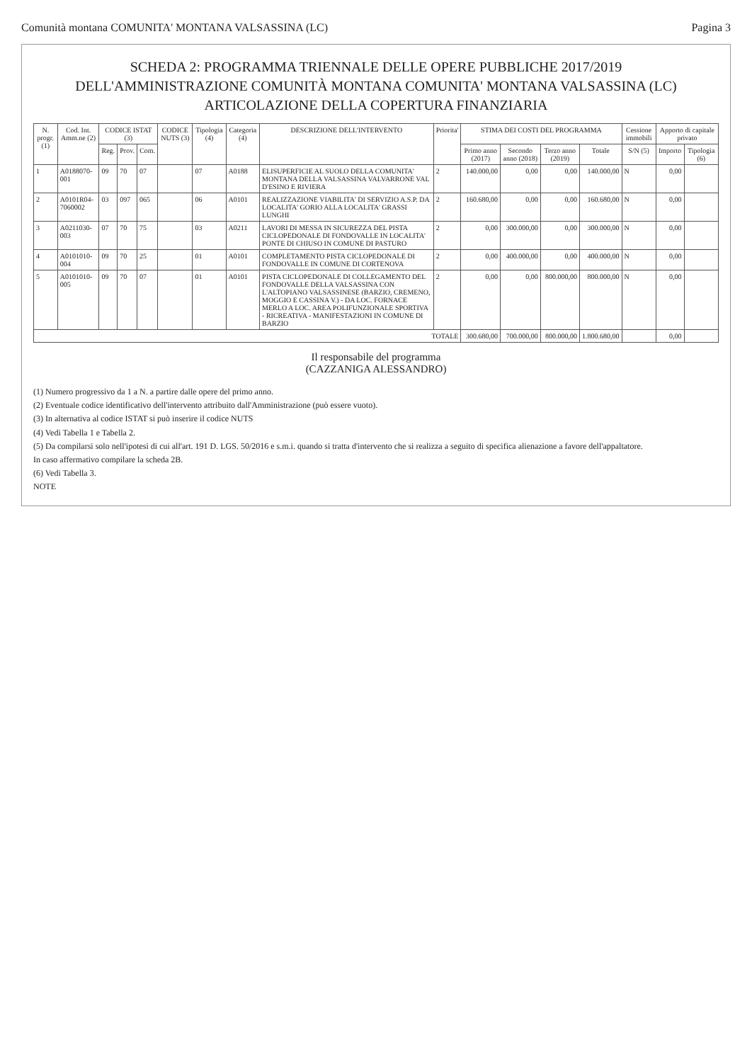Comunità montana COMUNITA' MONTANA VALSASSINA (LC) Pagina 3
SCHEDA 2: PROGRAMMA TRIENNALE DELLE OPERE PUBBLICHE 2017/2019
DELL'AMMINISTRAZIONE COMUNITÀ MONTANA COMUNITA' MONTANA VALSASSINA (LC)
ARTICOLAZIONE DELLA COPERTURA FINANZIARIA
| N. progr. (1) | Cod. Int. Amm.ne (2) | CODICE ISTAT (3) | | | CODICE NUTS (3) | Tipologia (4) | Categoria (4) | DESCRIZIONE DELL'INTERVENTO | Priorita' | STIMA DEI COSTI DEL PROGRAMMA | | | | Cessione immobili | Apporto di capitale privato | |
| --- | --- | --- | --- | --- | --- | --- | --- | --- | --- | --- | --- | --- | --- | --- | --- | --- |
| | | Reg. | Prov. | Com. | | | | | | Primo anno (2017) | Secondo anno (2018) | Terzo anno (2019) | Totale | S/N (5) | Importo | Tipologia (6) |
| 1 | A0188070-001 | 09 | 70 | 07 | | 07 | A0188 | ELISUPERFICIE AL SUOLO DELLA COMUNITA' MONTANA DELLA VALSASSINA VALVARRONE VAL D'ESINO E RIVIERA | 2 | 140.000,00 | 0,00 | 0,00 | 140.000,00 | N | 0,00 | |
| 2 | A0101R04-7060002 | 03 | 097 | 065 | | 06 | A0101 | REALIZZAZIONE VIABILITA' DI SERVIZIO A.S.P. DA LOCALITA' GORIO ALLA LOCALITA' GRASSI LUNGHI | 2 | 160.680,00 | 0,00 | 0,00 | 160.680,00 | N | 0,00 | |
| 3 | A0211030-003 | 07 | 70 | 75 | | 03 | A0211 | LAVORI DI MESSA IN SICUREZZA DEL PISTA CICLOPEDONALE DI FONDOVALLE IN LOCALITA' PONTE DI CHIUSO IN COMUNE DI PASTURO | 2 | 0,00 | 300.000,00 | 0,00 | 300.000,00 | N | 0,00 | |
| 4 | A0101010-004 | 09 | 70 | 25 | | 01 | A0101 | COMPLETAMENTO PISTA CICLOPEDONALE DI FONDOVALLE IN COMUNE DI CORTENOVA | 2 | 0,00 | 400.000,00 | 0,00 | 400.000,00 | N | 0,00 | |
| 5 | A0101010-005 | 09 | 70 | 07 | | 01 | A0101 | PISTA CICLOPEDONALE DI COLLEGAMENTO DEL FONDOVALLE DELLA VALSASSINA CON L'ALTOPIANO VALSASSINESE (BARZIO, CREMENO, MOGGIO E CASSINA V.) - DA LOC. FORNACE MERLO A LOC. AREA POLIFUNZIONALE SPORTIVA - RICREATIVA - MANIFESTAZIONI IN COMUNE DI BARZIO | 2 | 0,00 | 0,00 | 800.000,00 | 800.000,00 | N | 0,00 | |
| TOTALE | | | | | | | | | | 300.680,00 | 700.000,00 | 800.000,00 | 1.800.680,00 | | 0,00 | |
Il responsabile del programma
(CAZZANIGA ALESSANDRO)
(1) Numero progressivo da 1 a N. a partire dalle opere del primo anno.
(2) Eventuale codice identificativo dell'intervento attribuito dall'Amministrazione (può essere vuoto).
(3) In alternativa al codice ISTAT si può inserire il codice NUTS
(4) Vedi Tabella 1 e Tabella 2.
(5) Da compilarsi solo nell'ipotesi di cui all'art. 191 D. LGS. 50/2016 e s.m.i. quando si tratta d'intervento che si realizza a seguito di specifica alienazione a favore dell'appaltatore.
In caso affermativo compilare la scheda 2B.
(6) Vedi Tabella 3.
NOTE